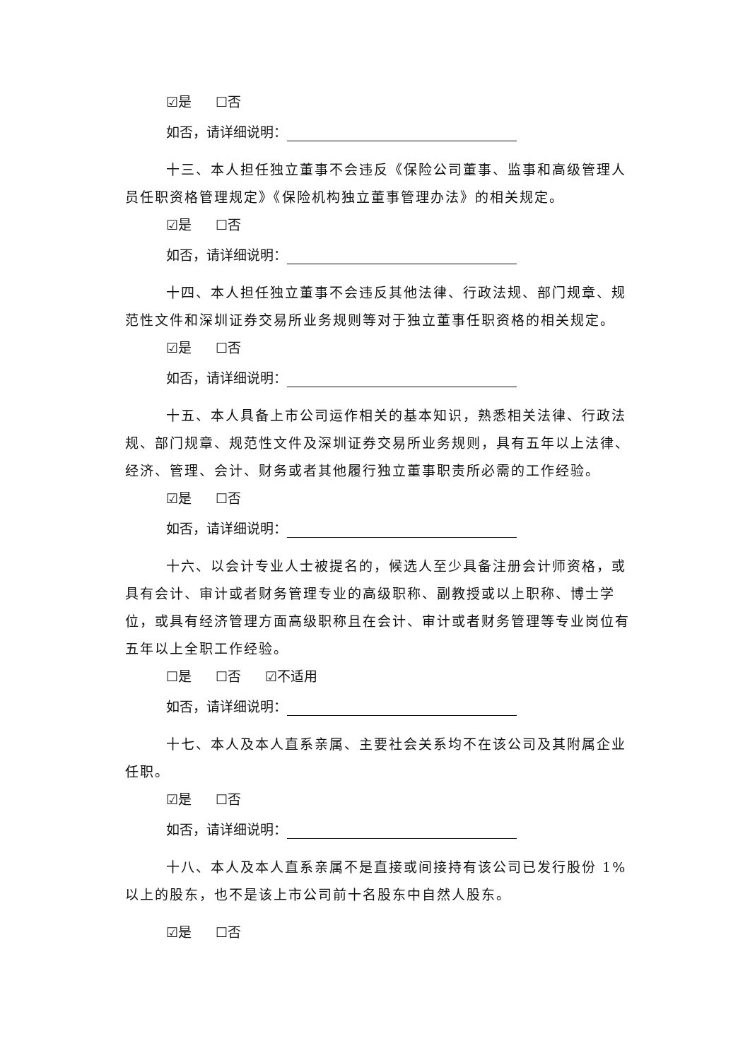☑是 ☐否
如否，请详细说明：
十三、本人担任独立董事不会违反《保险公司董事、监事和高级管理人员任职资格管理规定》《保险机构独立董事管理办法》的相关规定。
☑是 ☐否
如否，请详细说明：
十四、本人担任独立董事不会违反其他法律、行政法规、部门规章、规范性文件和深圳证券交易所业务规则等对于独立董事任职资格的相关规定。
☑是 ☐否
如否，请详细说明：
十五、本人具备上市公司运作相关的基本知识，熟悉相关法律、行政法规、部门规章、规范性文件及深圳证券交易所业务规则，具有五年以上法律、经济、管理、会计、财务或者其他履行独立董事职责所必需的工作经验。
☑是 ☐否
如否，请详细说明：
十六、以会计专业人士被提名的，候选人至少具备注册会计师资格，或具有会计、审计或者财务管理专业的高级职称、副教授或以上职称、博士学位，或具有经济管理方面高级职称且在会计、审计或者财务管理等专业岗位有五年以上全职工作经验。
☐是 ☐否 ☑不适用
如否，请详细说明：
十七、本人及本人直系亲属、主要社会关系均不在该公司及其附属企业任职。
☑是 ☐否
如否，请详细说明：
十八、本人及本人直系亲属不是直接或间接持有该公司已发行股份 1%以上的股东，也不是该上市公司前十名股东中自然人股东。
☑是 ☐否